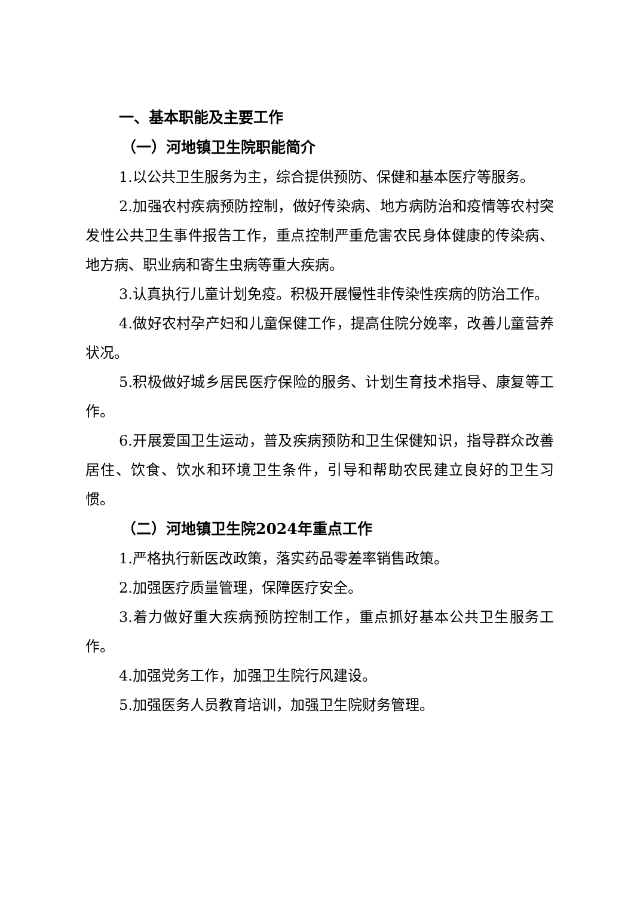一、基本职能及主要工作
（一）河地镇卫生院职能简介
1.以公共卫生服务为主，综合提供预防、保健和基本医疗等服务。
2.加强农村疾病预防控制，做好传染病、地方病防治和疫情等农村突发性公共卫生事件报告工作，重点控制严重危害农民身体健康的传染病、地方病、职业病和寄生虫病等重大疾病。
3.认真执行儿童计划免疫。积极开展慢性非传染性疾病的防治工作。
4.做好农村孕产妇和儿童保健工作，提高住院分娩率，改善儿童营养状况。
5.积极做好城乡居民医疗保险的服务、计划生育技术指导、康复等工作。
6.开展爱国卫生运动，普及疾病预防和卫生保健知识，指导群众改善居住、饮食、饮水和环境卫生条件，引导和帮助农民建立良好的卫生习惯。
（二）河地镇卫生院2024年重点工作
1.严格执行新医改政策，落实药品零差率销售政策。
2.加强医疗质量管理，保障医疗安全。
3.着力做好重大疾病预防控制工作，重点抓好基本公共卫生服务工作。
4.加强党务工作，加强卫生院行风建设。
5.加强医务人员教育培训，加强卫生院财务管理。